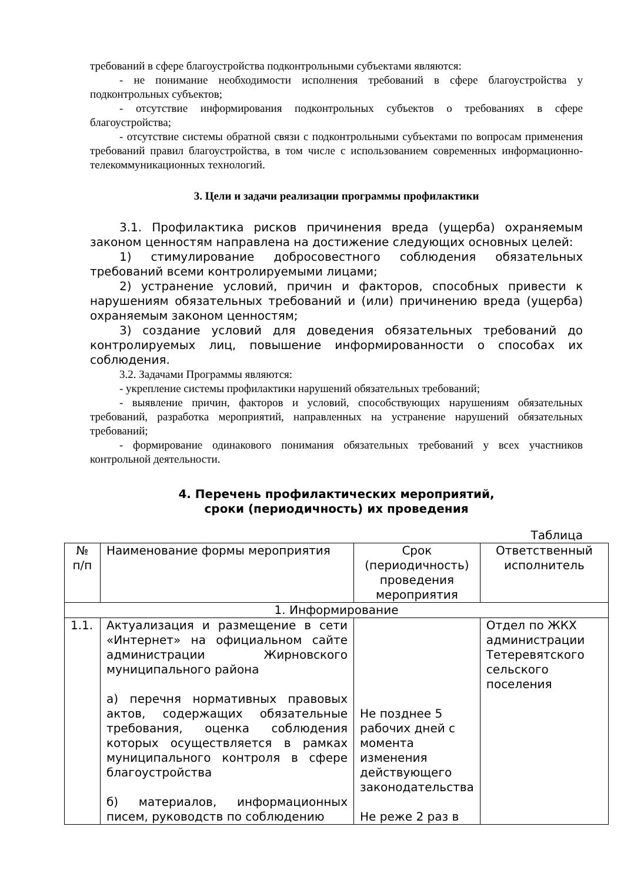требований в сфере благоустройства подконтрольными субъектами являются:
- не понимание необходимости исполнения требований в сфере благоустройства у подконтрольных субъектов;
- отсутствие информирования подконтрольных субъектов о требованиях в сфере благоустройства;
- отсутствие системы обратной связи с подконтрольными субъектами по вопросам применения требований правил благоустройства, в том числе с использованием современных информационно-телекоммуникационных технологий.
3. Цели и задачи реализации программы профилактики
3.1. Профилактика рисков причинения вреда (ущерба) охраняемым законом ценностям направлена на достижение следующих основных целей:
1) стимулирование добросовестного соблюдения обязательных требований всеми контролируемыми лицами;
2) устранение условий, причин и факторов, способных привести к нарушениям обязательных требований и (или) причинению вреда (ущерба) охраняемым законом ценностям;
3) создание условий для доведения обязательных требований до контролируемых лиц, повышение информированности о способах их соблюдения.
3.2. Задачами Программы являются:
- укрепление системы профилактики нарушений обязательных требований;
- выявление причин, факторов и условий, способствующих нарушениям обязательных требований, разработка мероприятий, направленных на устранение нарушений обязательных требований;
- формирование одинакового понимания обязательных требований у всех участников контрольной деятельности.
4. Перечень профилактических мероприятий,
сроки (периодичность) их проведения
Таблица
| № п/п | Наименование формы мероприятия | Срок (периодичность) проведения мероприятия | Ответственный исполнитель |
| 1. Информирование | | | |
| 1.1. | Актуализация и размещение в сети «Интернет» на официальном сайте администрации Жирновского муниципального района а) перечня нормативных правовых актов, содержащих обязательные требования, оценка соблюдения которых осуществляется в рамках муниципального контроля в сфере благоустройства б) материалов, информационных писем, руководств по соблюдению | Не позднее 5 рабочих дней с момента изменения действующего законодательства Не реже 2 раз в | Отдел по ЖКХ администрации Тетеревятского сельского поселения |